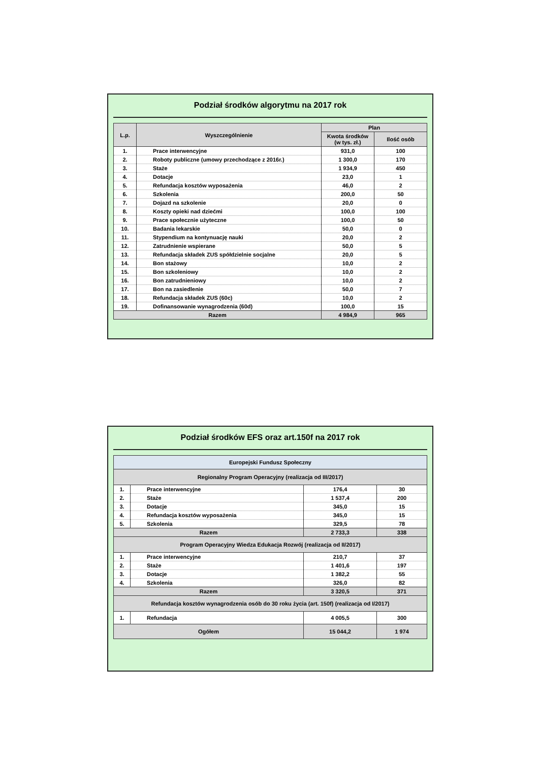Podział środków algorytmu na 2017 rok
| L.p. | Wyszczególnienie | Plan | |
| --- | --- | --- | --- |
| | | Kwota środków (w tys. zł.) | Ilość osób |
| 1. | Prace interwencyjne | 931,0 | 100 |
| 2. | Roboty publiczne (umowy przechodzące z 2016r.) | 1 300,0 | 170 |
| 3. | Staże | 1 934,9 | 450 |
| 4. | Dotacje | 23,0 | 1 |
| 5. | Refundacja kosztów wyposażenia | 46,0 | 2 |
| 6. | Szkolenia | 200,0 | 50 |
| 7. | Dojazd na szkolenie | 20,0 | 0 |
| 8. | Koszty opieki nad dziećmi | 100,0 | 100 |
| 9. | Prace społecznie użyteczne | 100,0 | 50 |
| 10. | Badania lekarskie | 50,0 | 0 |
| 11. | Stypendium na kontynuację nauki | 20,0 | 2 |
| 12. | Zatrudnienie wspierane | 50,0 | 5 |
| 13. | Refundacja składek ZUS spółdzielnie socjalne | 20,0 | 5 |
| 14. | Bon stażowy | 10,0 | 2 |
| 15. | Bon szkoleniowy | 10,0 | 2 |
| 16. | Bon zatrudnieniowy | 10,0 | 2 |
| 17. | Bon na zasiedlenie | 50,0 | 7 |
| 18. | Refundacja składek ZUS (60c) | 10,0 | 2 |
| 19. | Dofinansowanie wynagrodzenia (60d) | 100,0 | 15 |
| Razem | | 4 984,9 | 965 |
Podział środków EFS oraz art.150f na 2017 rok
| Europejski Fundusz Społeczny | | | |
| Regionalny Program Operacyjny (realizacja od III/2017) | | | |
| 1. | Prace interwencyjne | 176,4 | 30 |
| 2. | Staże | 1 537,4 | 200 |
| 3. | Dotacje | 345,0 | 15 |
| 4. | Refundacja kosztów wyposażenia | 345,0 | 15 |
| 5. | Szkolenia | 329,5 | 78 |
| Razem | | 2 733,3 | 338 |
| Program Operacyjny Wiedza Edukacja Rozwój (realizacja od II/2017) | | | |
| 1. | Prace interwencyjne | 210,7 | 37 |
| 2. | Staże | 1 401,6 | 197 |
| 3. | Dotacje | 1 382,2 | 55 |
| 4. | Szkolenia | 326,0 | 82 |
| Razem | | 3 320,5 | 371 |
| Refundacja kosztów wynagrodzenia osób do 30 roku życia (art. 150f) (realizacja od I/2017) | | | |
| 1. | Refundacja | 4 005,5 | 300 |
| Ogółem | | 15 044,2 | 1 974 |